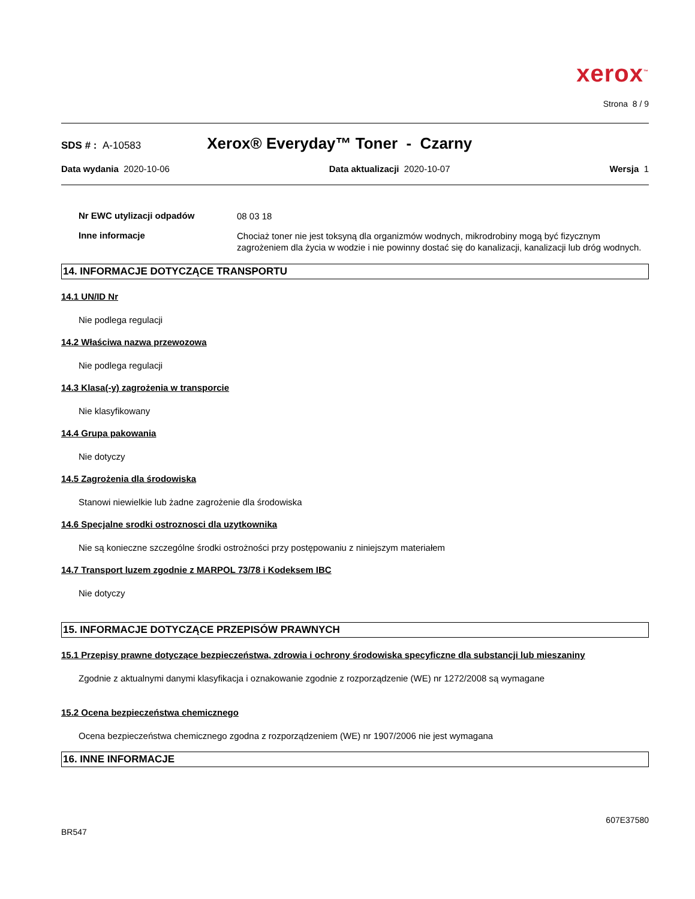xerox<sup>™</sup>
Strona 8 / 9
SDS # : A-10583 Xerox® Everyday™ Toner - Czarny
Data wydania 2020-10-06 Data aktualizacji 2020-10-07 Wersja 1
Nr EWC utylizacji odpadów
08 03 18
Inne informacje
Chociaż toner nie jest toksyną dla organizmów wodnych, mikrodrobiny mogą być fizycznym zagrożeniem dla życia w wodzie i nie powinny dostać się do kanalizacji, kanalizacji lub dróg wodnych.
14. INFORMACJE DOTYCZĄCE TRANSPORTU
14.1 UN/ID Nr
Nie podlega regulacji
14.2 Właściwa nazwa przewozowa
Nie podlega regulacji
14.3 Klasa(-y) zagrożenia w transporcie
Nie klasyfikowany
14.4 Grupa pakowania
Nie dotyczy
14.5 Zagrożenia dla środowiska
Stanowi niewielkie lub żadne zagrożenie dla środowiska
14.6 Specjalne srodki ostroznosci dla uzytkownika
Nie są konieczne szczególne środki ostrożności przy postępowaniu z niniejszym materiałem
14.7 Transport luzem zgodnie z MARPOL 73/78 i Kodeksem IBC
Nie dotyczy
15. INFORMACJE DOTYCZĄCE PRZEPISÓW PRAWNYCH
15.1 Przepisy prawne dotyczące bezpieczeństwa, zdrowia i ochrony środowiska specyficzne dla substancji lub mieszaniny
Zgodnie z aktualnymi danymi klasyfikacja i oznakowanie zgodnie z rozporządzenie (WE) nr 1272/2008 są wymagane
15.2 Ocena bezpieczeństwa chemicznego
Ocena bezpieczeństwa chemicznego zgodna z rozporządzeniem (WE) nr 1907/2006 nie jest wymagana
16. INNE INFORMACJE
BR547 607E37580